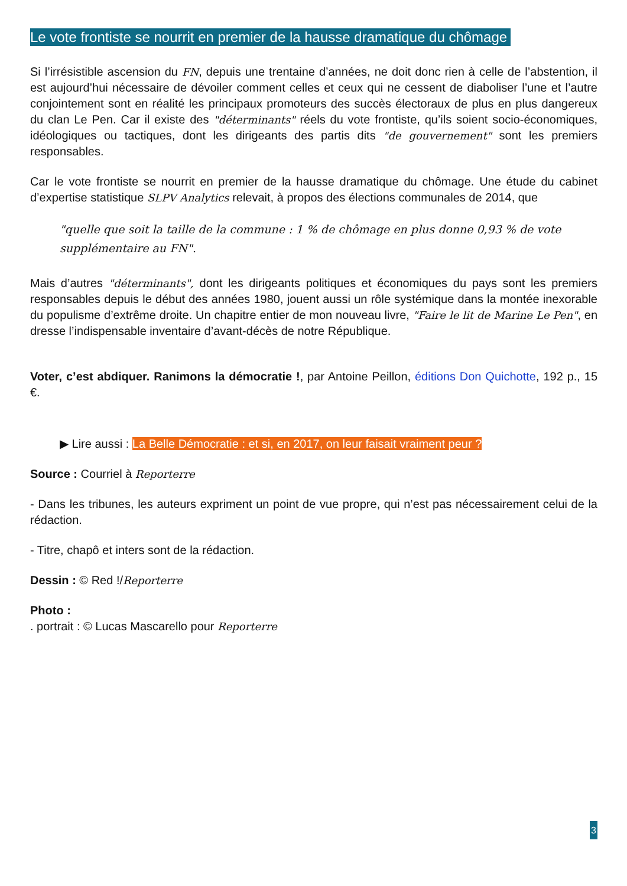Le vote frontiste se nourrit en premier de la hausse dramatique du chômage
Si l’irrésistible ascension du FN, depuis une trentaine d’années, ne doit donc rien à celle de l’abstention, il est aujourd’hui nécessaire de dévoiler comment celles et ceux qui ne cessent de diaboliser l’une et l’autre conjointement sont en réalité les principaux promoteurs des succès électoraux de plus en plus dangereux du clan Le Pen. Car il existe des "déterminants" réels du vote frontiste, qu’ils soient socio-économiques, idéologiques ou tactiques, dont les dirigeants des partis dits "de gouvernement" sont les premiers responsables.
Car le vote frontiste se nourrit en premier de la hausse dramatique du chômage. Une étude du cabinet d’expertise statistique SLPV Analytics relevait, à propos des élections communales de 2014, que
"quelle que soit la taille de la commune : 1 % de chômage en plus donne 0,93 % de vote supplémentaire au FN".
Mais d’autres "déterminants", dont les dirigeants politiques et économiques du pays sont les premiers responsables depuis le début des années 1980, jouent aussi un rôle systémique dans la montée inexorable du populisme d’extrême droite. Un chapitre entier de mon nouveau livre, "Faire le lit de Marine Le Pen", en dresse l’indispensable inventaire d’avant-décès de notre République.
Voter, c’est abdiquer. Ranimons la démocratie !, par Antoine Peillon, éditions Don Quichotte, 192 p., 15 €.
▶ Lire aussi : La Belle Démocratie : et si, en 2017, on leur faisait vraiment peur ?
Source : Courriel à Reporterre
- Dans les tribunes, les auteurs expriment un point de vue propre, qui n’est pas nécessairement celui de la rédaction.
- Titre, chapô et inters sont de la rédaction.
Dessin : © Red !/Reporterre
Photo :
. portrait : © Lucas Mascarello pour Reporterre
3